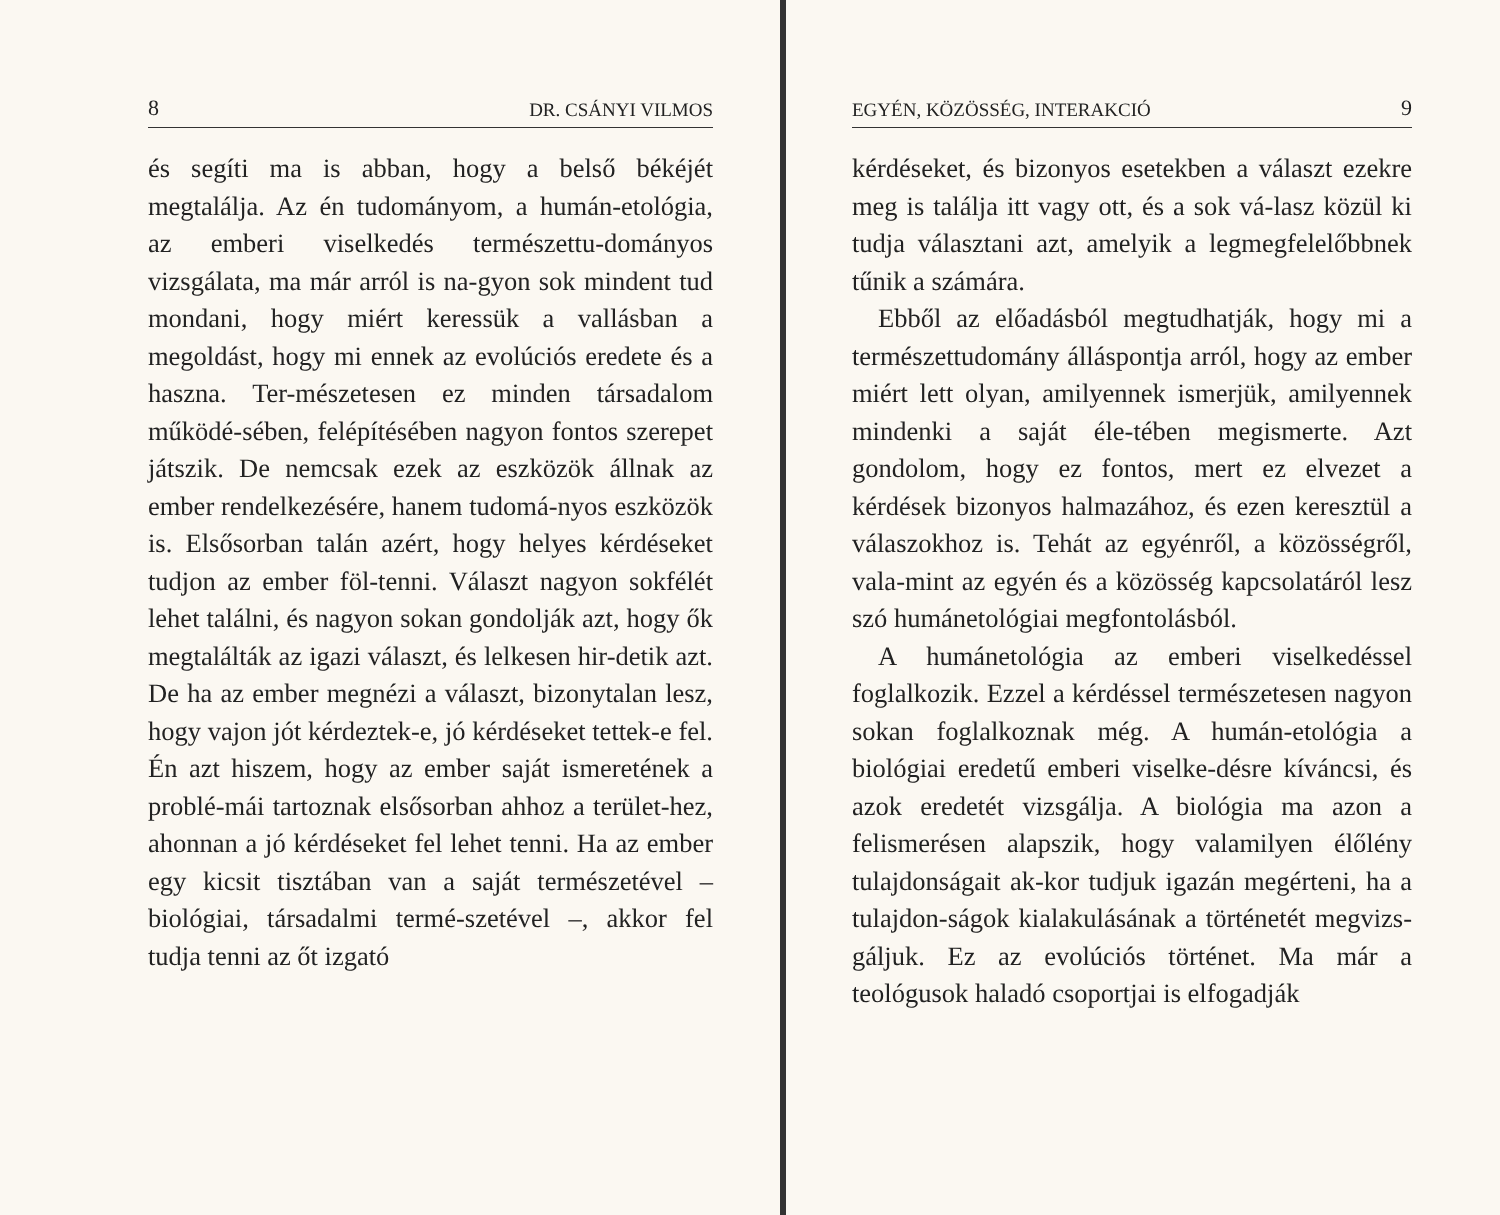8 DR. CSÁNYI VILMOS
és segíti ma is abban, hogy a belső békéjét megtalálja. Az én tudományom, a humán-etológia, az emberi viselkedés természettu-dományos vizsgálata, ma már arról is na-gyon sok mindent tud mondani, hogy miért keressük a vallásban a megoldást, hogy mi ennek az evolúciós eredete és a haszna. Ter-mészetesen ez minden társadalom működé-sében, felépítésében nagyon fontos szerepet játszik. De nemcsak ezek az eszközök állnak az ember rendelkezésére, hanem tudomá-nyos eszközök is. Elsősorban talán azért, hogy helyes kérdéseket tudjon az ember föl-tenni. Választ nagyon sokfélét lehet találni, és nagyon sokan gondolják azt, hogy ők megtalálták az igazi választ, és lelkesen hir-detik azt. De ha az ember megnézi a választ, bizonytalan lesz, hogy vajon jót kérdeztek-e, jó kérdéseket tettek-e fel. Én azt hiszem, hogy az ember saját ismeretének a problé-mái tartoznak elsősorban ahhoz a terület-hez, ahonnan a jó kérdéseket fel lehet tenni. Ha az ember egy kicsit tisztában van a saját természetével – biológiai, társadalmi termé-szetével –, akkor fel tudja tenni az őt izgató
EGYÉN, KÖZÖSSÉG, INTERAKCIÓ 9
kérdéseket, és bizonyos esetekben a választ ezekre meg is találja itt vagy ott, és a sok vá-lasz közül ki tudja választani azt, amelyik a legmegfelelőbbnek tűnik a számára.
Ebből az előadásból megtudhatják, hogy mi a természettudomány álláspontja arról, hogy az ember miért lett olyan, amilyennek ismerjük, amilyennek mindenki a saját éle-tében megismerte. Azt gondolom, hogy ez fontos, mert ez elvezet a kérdések bizonyos halmazához, és ezen keresztül a válaszokhoz is. Tehát az egyénről, a közösségről, vala-mint az egyén és a közösség kapcsolatáról lesz szó humánetológiai megfontolásból.
A humánetológia az emberi viselkedéssel foglalkozik. Ezzel a kérdéssel természetesen nagyon sokan foglalkoznak még. A humán-etológia a biológiai eredetű emberi viselke-désre kíváncsi, és azok eredetét vizsgálja. A biológia ma azon a felismerésen alapszik, hogy valamilyen élőlény tulajdonságait ak-kor tudjuk igazán megérteni, ha a tulajdon-ságok kialakulásának a történetét megvizs-gáljuk. Ez az evolúciós történet. Ma már a teológusok haladó csoportjai is elfogadják